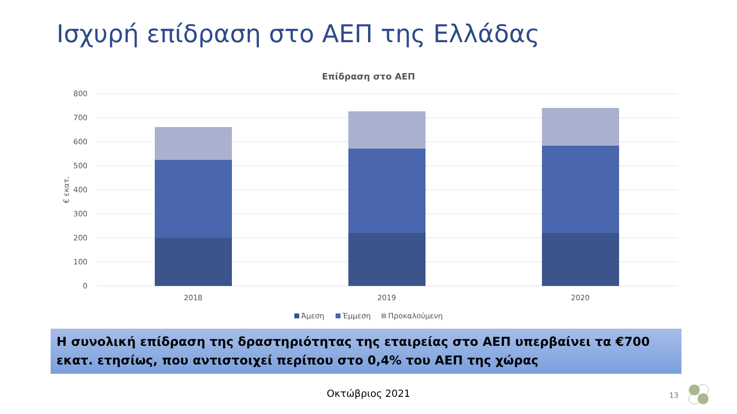Ισχυρή επίδραση στο ΑΕΠ της Ελλάδας
Επίδραση στο ΑΕΠ
800
700
600
500
400
300
200
100
0
€ εκατ.
2018
2019
2020
Άμεση
Έμμεση
Προκαλούμενη
Η συνολική επίδραση της δραστηριότητας της εταιρείας στο ΑΕΠ υπερβαίνει τα €700 εκατ. ετησίως, που αντιστοιχεί περίπου στο 0,4% του ΑΕΠ της χώρας
Οκτώβριος 2021 13